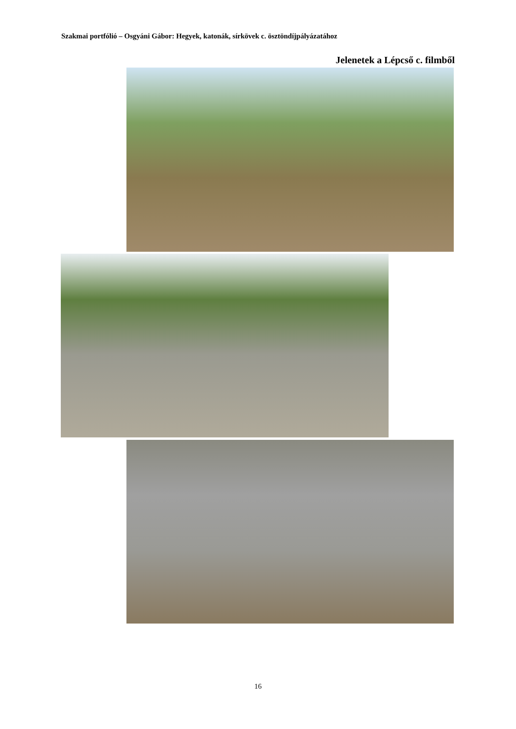Szakmai portfólió – Osgyáni Gábor: Hegyek, katonák, sírkövek c. ösztöndíjpályázatához
Jelenetek a Lépcső c. filmből
16